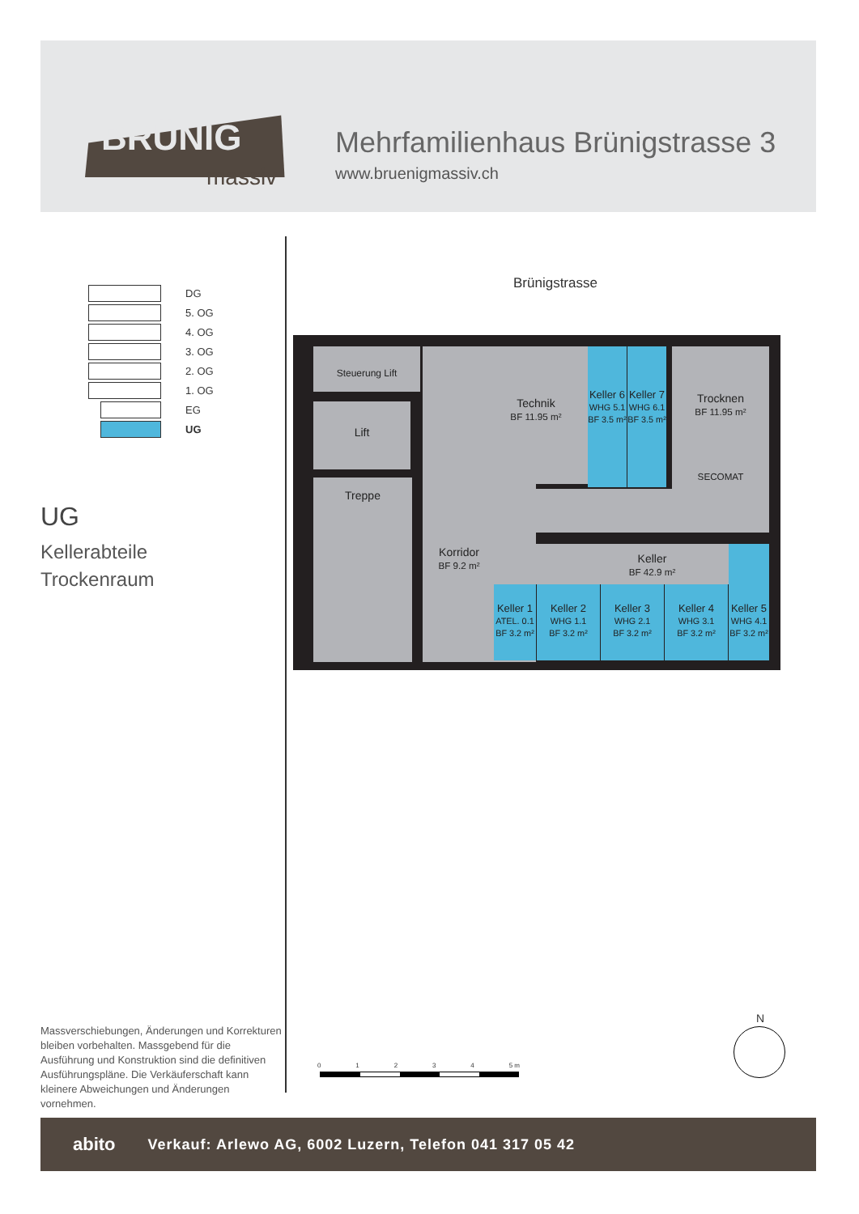BRÜNIG
massiv
Mehrfamilienhaus Brünigstrasse 3
www.bruenigmassiv.ch
DG
5. OG
4. OG
3. OG
2. OG
1. OG
EG
UG
UG
Kellerabteile
Trockenraum
Brünigstrasse
Steuerung Lift
Lift
Treppe
Technik
BF 11.95 m²
Keller 6
WHG 5.1
BF 3.5 m²
Keller 7
WHG 6.1
BF 3.5 m²
Trocknen
BF 11.95 m²
SECOMAT
Korridor
BF 9.2 m²
Keller
BF 42.9 m²
Keller 1
ATEL. 0.1
BF 3.2 m²
Keller 2
WHG 1.1
BF 3.2 m²
Keller 3
WHG 2.1
BF 3.2 m²
Keller 4
WHG 3.1
BF 3.2 m²
Keller 5
WHG 4.1
BF 3.2 m²
Massverschiebungen, Änderungen und Korrekturen bleiben vorbehalten. Massgebend für die Ausführung und Konstruktion sind die definitiven Ausführungspläne. Die Verkäuferschaft kann kleinere Abweichungen und Änderungen vornehmen.
01234 5 m
N
abito Verkauf: Arlewo AG, 6002 Luzern, Telefon 041 317 05 42